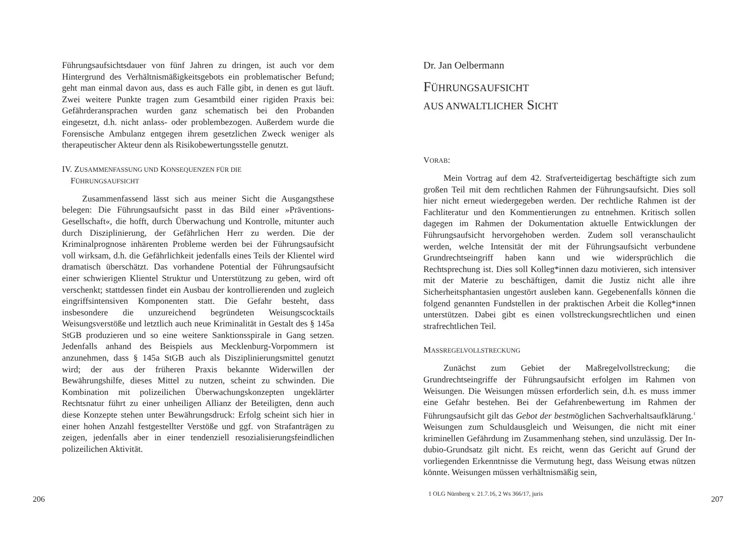Führungsaufsichtsdauer von fünf Jahren zu dringen, ist auch vor dem Hintergrund des Verhältnismäßigkeitsgebots ein problematischer Befund; geht man einmal davon aus, dass es auch Fälle gibt, in denen es gut läuft. Zwei weitere Punkte tragen zum Gesamtbild einer rigiden Praxis bei: Gefährderansprachen wurden ganz schematisch bei den Probanden eingesetzt, d.h. nicht anlass- oder problembezogen. Außerdem wurde die Forensische Ambulanz entgegen ihrem gesetzlichen Zweck weniger als therapeutischer Akteur denn als Risikobewertungsstelle genutzt.
IV. ZUSAMMENFASSUNG UND KONSEQUENZEN FÜR DIE
FÜHRUNGSAUFSICHT
Zusammenfassend lässt sich aus meiner Sicht die Ausgangsthese belegen: Die Führungsaufsicht passt in das Bild einer »Präventions-Gesellschaft«, die hofft, durch Überwachung und Kontrolle, mitunter auch durch Disziplinierung, der Gefährlichen Herr zu werden. Die der Kriminalprognose inhärenten Probleme werden bei der Führungsaufsicht voll wirksam, d.h. die Gefährlichkeit jedenfalls eines Teils der Klientel wird dramatisch überschätzt. Das vorhandene Potential der Führungsaufsicht einer schwierigen Klientel Struktur und Unterstützung zu geben, wird oft verschenkt; stattdessen findet ein Ausbau der kontrollierenden und zugleich eingriffsintensiven Komponenten statt. Die Gefahr besteht, dass insbesondere die unzureichend begründeten Weisungscocktails Weisungsverstöße und letztlich auch neue Kriminalität in Gestalt des § 145a StGB produzieren und so eine weitere Sanktionsspirale in Gang setzen. Jedenfalls anhand des Beispiels aus Mecklenburg-Vorpommern ist anzunehmen, dass § 145a StGB auch als Disziplinierungsmittel genutzt wird; der aus der früheren Praxis bekannte Widerwillen der Bewährungshilfe, dieses Mittel zu nutzen, scheint zu schwinden. Die Kombination mit polizeilichen Überwachungskonzepten ungeklärter Rechtsnatur führt zu einer unheiligen Allianz der Beteiligten, denn auch diese Konzepte stehen unter Bewährungsdruck: Erfolg scheint sich hier in einer hohen Anzahl festgestellter Verstöße und ggf. von Strafanträgen zu zeigen, jedenfalls aber in einer tendenziell resozialisierungsfeindlichen polizeilichen Aktivität.
206
Dr. Jan Oelbermann
FÜHRUNGSAUFSICHT
AUS ANWALTLICHER SICHT
VORAB:
Mein Vortrag auf dem 42. Strafverteidigertag beschäftigte sich zum großen Teil mit dem rechtlichen Rahmen der Führungsaufsicht. Dies soll hier nicht erneut wiedergegeben werden. Der rechtliche Rahmen ist der Fachliteratur und den Kommentierungen zu entnehmen. Kritisch sollen dagegen im Rahmen der Dokumentation aktuelle Entwicklungen der Führungsaufsicht hervorgehoben werden. Zudem soll veranschaulicht werden, welche Intensität der mit der Führungsaufsicht verbundene Grundrechtseingriff haben kann und wie widersprüchlich die Rechtsprechung ist. Dies soll Kolleg*innen dazu motivieren, sich intensiver mit der Materie zu beschäftigen, damit die Justiz nicht alle ihre Sicherheitsphantasien ungestört ausleben kann. Gegebenenfalls können die folgend genannten Fundstellen in der praktischen Arbeit die Kolleg*innen unterstützen. Dabei gibt es einen vollstreckungsrechtlichen und einen strafrechtlichen Teil.
MASSREGELVOLLSTRECKUNG
Zunächst zum Gebiet der Maßregelvollstreckung; die Grundrechtseingriffe der Führungsaufsicht erfolgen im Rahmen von Weisungen. Die Weisungen müssen erforderlich sein, d.h. es muss immer eine Gefahr bestehen. Bei der Gefahrenbewertung im Rahmen der Führungsaufsicht gilt das Gebot der bestmöglichen Sachverhaltsaufklärung.<sup>1</sup> Weisungen zum Schuldausgleich und Weisungen, die nicht mit einer kriminellen Gefährdung im Zusammenhang stehen, sind unzulässig. Der In-dubio-Grundsatz gilt nicht. Es reicht, wenn das Gericht auf Grund der vorliegenden Erkenntnisse die Vermutung hegt, dass Weisung etwas nützen könnte. Weisungen müssen verhältnismäßig sein,
1 OLG Nürnberg v. 21.7.16, 2 Ws 366/17, juris
207